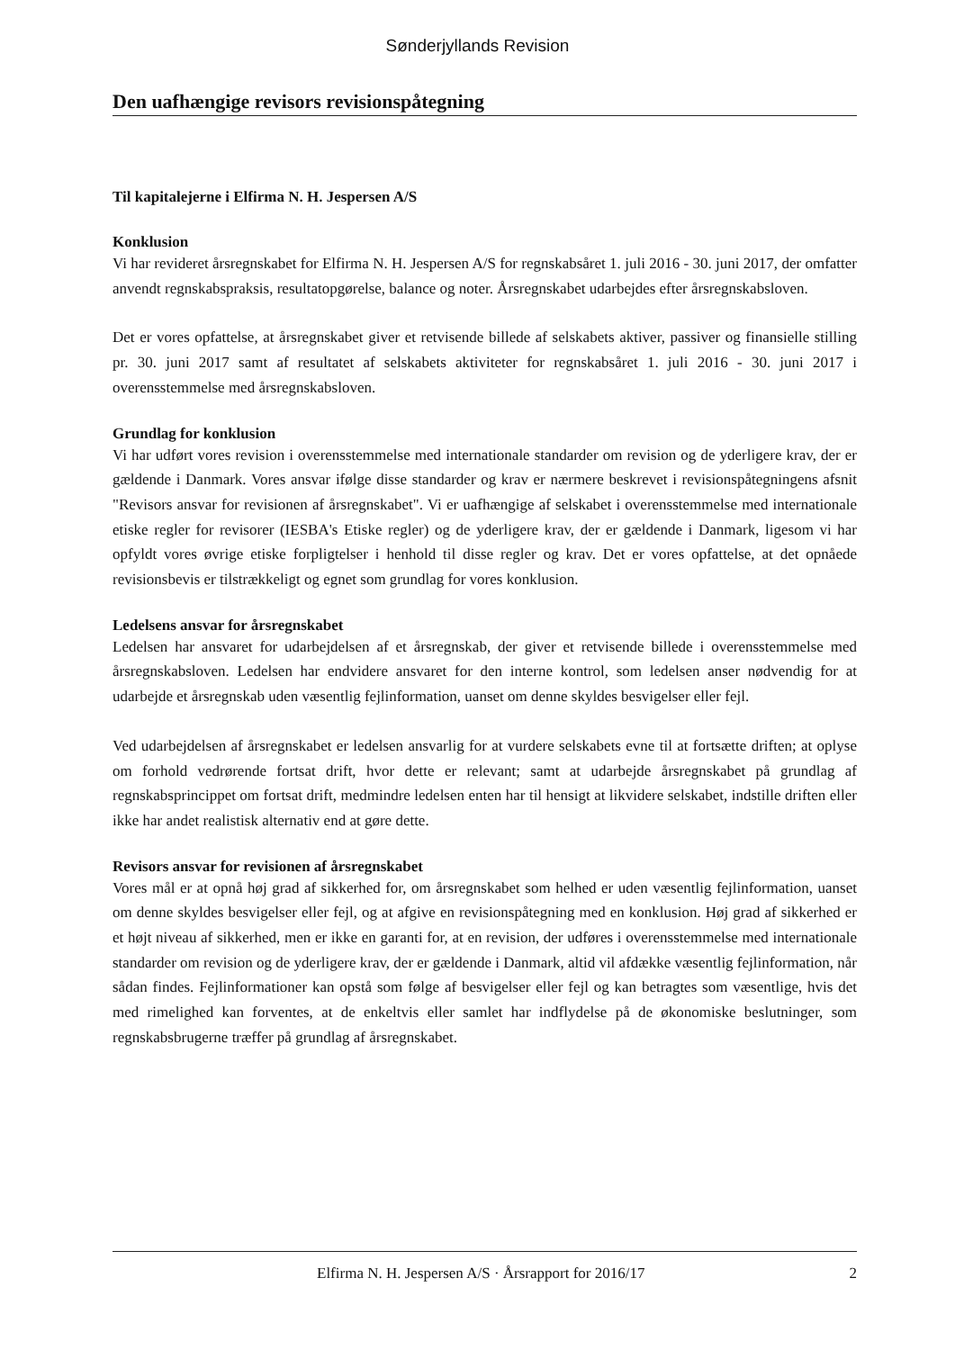Sønderjyllands Revision
Den uafhængige revisors revisionspåtegning
Til kapitalejerne i Elfirma N. H. Jespersen A/S
Konklusion
Vi har revideret årsregnskabet for Elfirma N. H. Jespersen A/S for regnskabsåret 1. juli 2016 - 30. juni 2017, der omfatter anvendt regnskabspraksis, resultatopgørelse, balance og noter. Årsregnskabet udarbejdes efter årsregnskabsloven.
Det er vores opfattelse, at årsregnskabet giver et retvisende billede af selskabets aktiver, passiver og finansielle stilling pr. 30. juni 2017 samt af resultatet af selskabets aktiviteter for regnskabsåret 1. juli 2016 - 30. juni 2017 i overensstemmelse med årsregnskabsloven.
Grundlag for konklusion
Vi har udført vores revision i overensstemmelse med internationale standarder om revision og de yderligere krav, der er gældende i Danmark. Vores ansvar ifølge disse standarder og krav er nærmere beskrevet i revisionspåtegningens afsnit "Revisors ansvar for revisionen af årsregnskabet". Vi er uafhængige af selskabet i overensstemmelse med internationale etiske regler for revisorer (IESBA's Etiske regler) og de yderligere krav, der er gældende i Danmark, ligesom vi har opfyldt vores øvrige etiske forpligtelser i henhold til disse regler og krav. Det er vores opfattelse, at det opnåede revisionsbevis er tilstrækkeligt og egnet som grundlag for vores konklusion.
Ledelsens ansvar for årsregnskabet
Ledelsen har ansvaret for udarbejdelsen af et årsregnskab, der giver et retvisende billede i overensstemmelse med årsregnskabsloven. Ledelsen har endvidere ansvaret for den interne kontrol, som ledelsen anser nødvendig for at udarbejde et årsregnskab uden væsentlig fejlinformation, uanset om denne skyldes besvigelser eller fejl.
Ved udarbejdelsen af årsregnskabet er ledelsen ansvarlig for at vurdere selskabets evne til at fortsætte driften; at oplyse om forhold vedrørende fortsat drift, hvor dette er relevant; samt at udarbejde årsregnskabet på grundlag af regnskabsprincippet om fortsat drift, medmindre ledelsen enten har til hensigt at likvidere selskabet, indstille driften eller ikke har andet realistisk alternativ end at gøre dette.
Revisors ansvar for revisionen af årsregnskabet
Vores mål er at opnå høj grad af sikkerhed for, om årsregnskabet som helhed er uden væsentlig fejlinformation, uanset om denne skyldes besvigelser eller fejl, og at afgive en revisionspåtegning med en konklusion. Høj grad af sikkerhed er et højt niveau af sikkerhed, men er ikke en garanti for, at en revision, der udføres i overensstemmelse med internationale standarder om revision og de yderligere krav, der er gældende i Danmark, altid vil afdække væsentlig fejlinformation, når sådan findes. Fejlinformationer kan opstå som følge af besvigelser eller fejl og kan betragtes som væsentlige, hvis det med rimelighed kan forventes, at de enkeltvis eller samlet har indflydelse på de økonomiske beslutninger, som regnskabsbrugerne træffer på grundlag af årsregnskabet.
Elfirma N. H. Jespersen A/S · Årsrapport for 2016/17 2